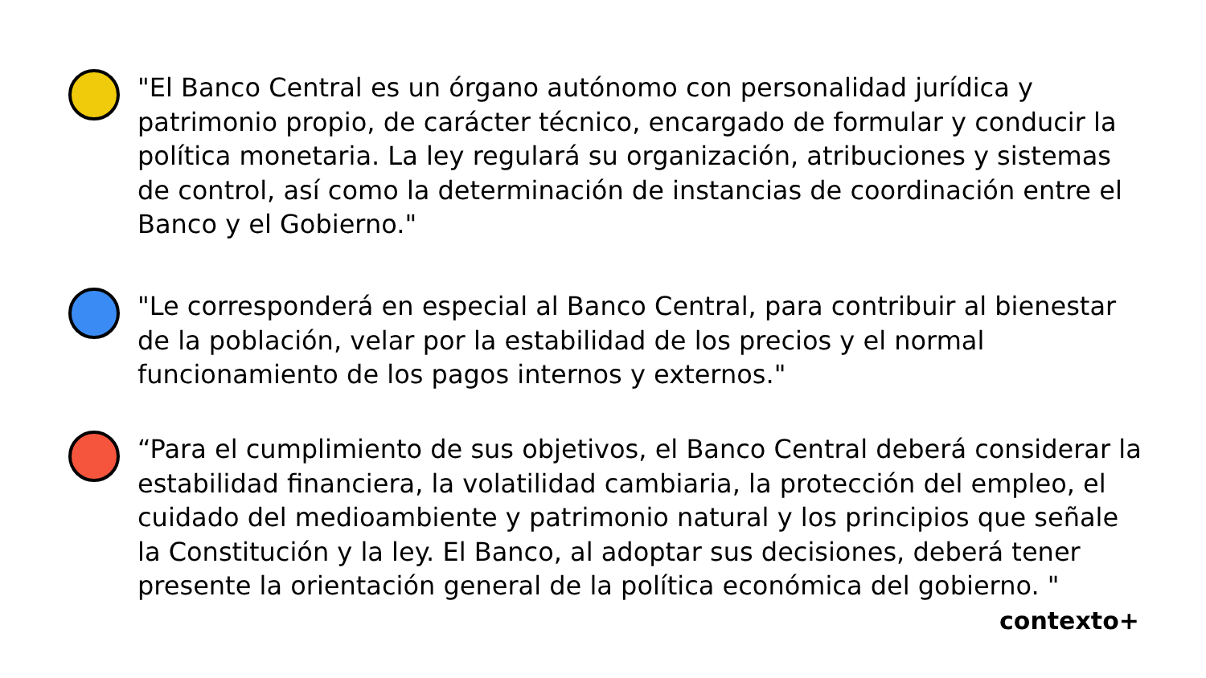"El Banco Central es un órgano autónomo con personalidad jurídica y patrimonio propio, de carácter técnico, encargado de formular y conducir la política monetaria. La ley regulará su organización, atribuciones y sistemas de control, así como la determinación de instancias de coordinación entre el Banco y el Gobierno."
"Le corresponderá en especial al Banco Central, para contribuir al bienestar de la población, velar por la estabilidad de los precios y el normal funcionamiento de los pagos internos y externos."
“Para el cumplimiento de sus objetivos, el Banco Central deberá considerar la estabilidad financiera, la volatilidad cambiaria, la protección del empleo, el cuidado del medioambiente y patrimonio natural y los principios que señale la Constitución y la ley. El Banco, al adoptar sus decisiones, deberá tener presente la orientación general de la política económica del gobierno. "
contexto+